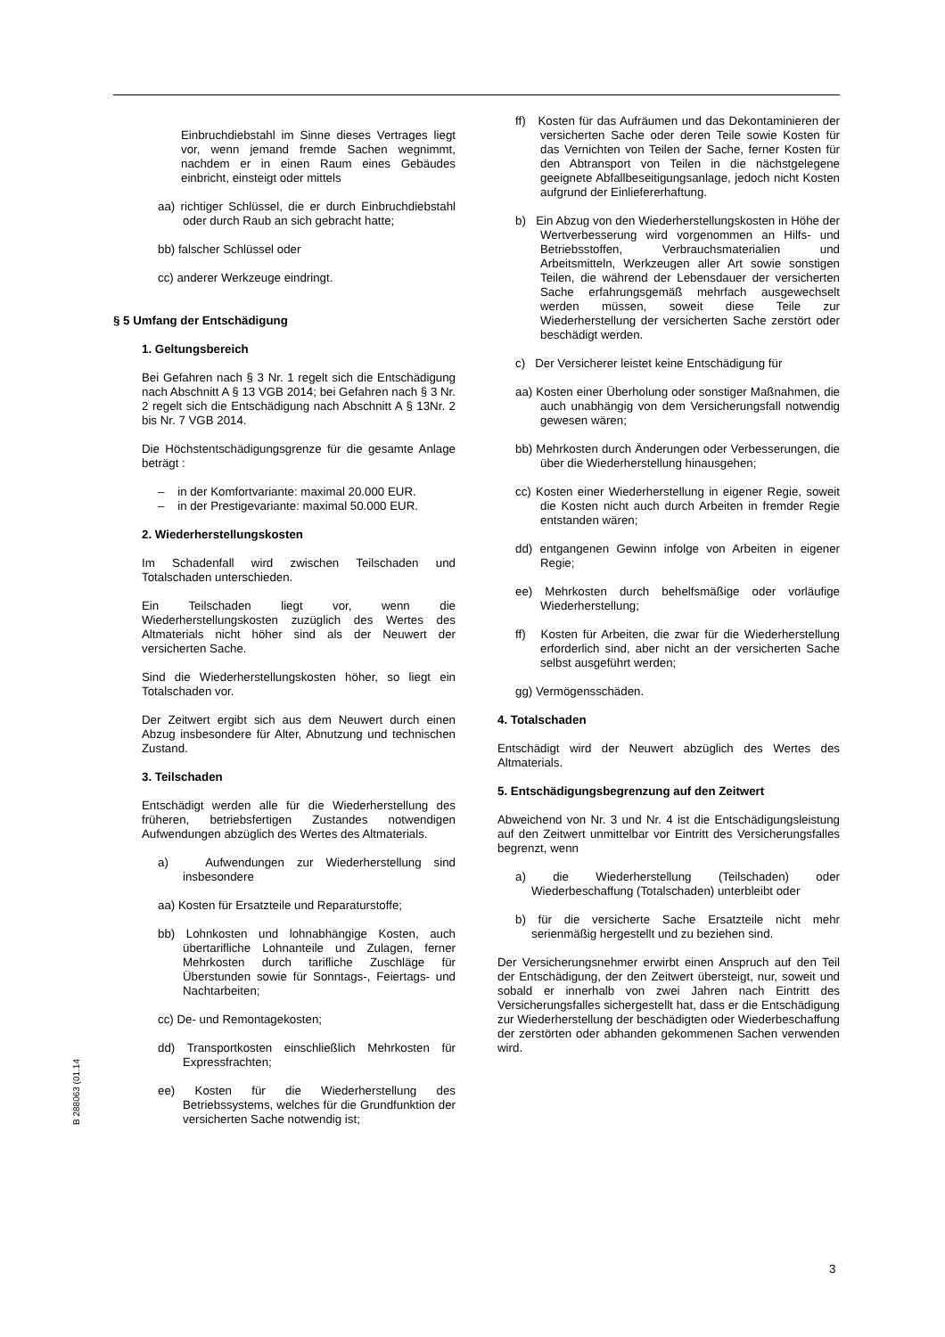Einbruchdiebstahl im Sinne dieses Vertrages liegt vor, wenn jemand fremde Sachen wegnimmt, nachdem er in einen Raum eines Gebäudes einbricht, einsteigt oder mittels
aa) richtiger Schlüssel, die er durch Einbruchdiebstahl oder durch Raub an sich gebracht hatte;
bb) falscher Schlüssel oder
cc) anderer Werkzeuge eindringt.
§ 5 Umfang der Entschädigung
1. Geltungsbereich
Bei Gefahren nach § 3 Nr. 1 regelt sich die Entschädigung nach Abschnitt A § 13 VGB 2014; bei Gefahren nach § 3 Nr. 2 regelt sich die Entschädigung nach Abschnitt A § 13Nr. 2 bis Nr. 7 VGB 2014.
Die Höchstentschädigungsgrenze für die gesamte Anlage beträgt :
– in der Komfortvariante: maximal 20.000 EUR.
– in der Prestigevariante: maximal 50.000 EUR.
2. Wiederherstellungskosten
Im Schadenfall wird zwischen Teilschaden und Totalschaden unterschieden.
Ein Teilschaden liegt vor, wenn die Wiederherstellungskosten zuzüglich des Wertes des Altmaterials nicht höher sind als der Neuwert der versicherten Sache.
Sind die Wiederherstellungskosten höher, so liegt ein Totalschaden vor.
Der Zeitwert ergibt sich aus dem Neuwert durch einen Abzug insbesondere für Alter, Abnutzung und technischen Zustand.
3. Teilschaden
Entschädigt werden alle für die Wiederherstellung des früheren, betriebsfertigen Zustandes notwendigen Aufwendungen abzüglich des Wertes des Altmaterials.
a) Aufwendungen zur Wiederherstellung sind insbesondere
aa) Kosten für Ersatzteile und Reparaturstoffe;
bb) Lohnkosten und lohnabhängige Kosten, auch übertarifliche Lohnanteile und Zulagen, ferner Mehrkosten durch tarifliche Zuschläge für Überstunden sowie für Sonntags-, Feiertags- und Nachtarbeiten;
cc) De- und Remontagekosten;
dd) Transportkosten einschließlich Mehrkosten für Expressfrachten;
ee) Kosten für die Wiederherstellung des Betriebssystems, welches für die Grundfunktion der versicherten Sache notwendig ist;
ff) Kosten für das Aufräumen und das Dekontaminieren der versicherten Sache oder deren Teile sowie Kosten für das Vernichten von Teilen der Sache, ferner Kosten für den Abtransport von Teilen in die nächstgelegene geeignete Abfallbeseitigungsanlage, jedoch nicht Kosten aufgrund der Einliefererhaftung.
b) Ein Abzug von den Wiederherstellungskosten in Höhe der Wertverbesserung wird vorgenommen an Hilfs- und Betriebsstoffen, Verbrauchsmaterialien und Arbeitsmitteln, Werkzeugen aller Art sowie sonstigen Teilen, die während der Lebensdauer der versicherten Sache erfahrungsgemäß mehrfach ausgewechselt werden müssen, soweit diese Teile zur Wiederherstellung der versicherten Sache zerstört oder beschädigt werden.
c) Der Versicherer leistet keine Entschädigung für
aa) Kosten einer Überholung oder sonstiger Maßnahmen, die auch unabhängig von dem Versicherungsfall notwendig gewesen wären;
bb) Mehrkosten durch Änderungen oder Verbesserungen, die über die Wiederherstellung hinausgehen;
cc) Kosten einer Wiederherstellung in eigener Regie, soweit die Kosten nicht auch durch Arbeiten in fremder Regie entstanden wären;
dd) entgangenen Gewinn infolge von Arbeiten in eigener Regie;
ee) Mehrkosten durch behelfsmäßige oder vorläufige Wiederherstellung;
ff) Kosten für Arbeiten, die zwar für die Wiederherstellung erforderlich sind, aber nicht an der versicherten Sache selbst ausgeführt werden;
gg) Vermögensschäden.
4. Totalschaden
Entschädigt wird der Neuwert abzüglich des Wertes des Altmaterials.
5. Entschädigungsbegrenzung auf den Zeitwert
Abweichend von Nr. 3 und Nr. 4 ist die Entschädigungsleistung auf den Zeitwert unmittelbar vor Eintritt des Versicherungsfalles begrenzt, wenn
a) die Wiederherstellung (Teilschaden) oder Wiederbeschaffung (Totalschaden) unterbleibt oder
b) für die versicherte Sache Ersatzteile nicht mehr serienmäßig hergestellt und zu beziehen sind.
Der Versicherungsnehmer erwirbt einen Anspruch auf den Teil der Entschädigung, der den Zeitwert übersteigt, nur, soweit und sobald er innerhalb von zwei Jahren nach Eintritt des Versicherungsfalles sichergestellt hat, dass er die Entschädigung zur Wiederherstellung der beschädigten oder Wiederbeschaffung der zerstörten oder abhanden gekommenen Sachen verwenden wird.
B 288063 (01.14
3